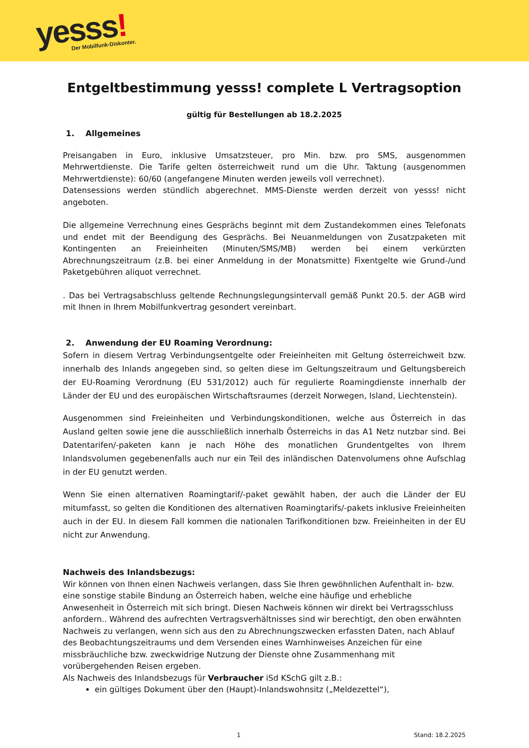yesss! Der Mobilfunk-Diskonter.
Entgeltbestimmung yesss! complete L Vertragsoption
gültig für Bestellungen ab 18.2.2025
1. Allgemeines
Preisangaben in Euro, inklusive Umsatzsteuer, pro Min. bzw. pro SMS, ausgenommen Mehrwertdienste. Die Tarife gelten österreichweit rund um die Uhr. Taktung (ausgenommen Mehrwertdienste): 60/60 (angefangene Minuten werden jeweils voll verrechnet).
Datensessions werden stündlich abgerechnet. MMS-Dienste werden derzeit von yesss! nicht angeboten.
Die allgemeine Verrechnung eines Gesprächs beginnt mit dem Zustandekommen eines Telefonats und endet mit der Beendigung des Gesprächs. Bei Neuanmeldungen von Zusatzpaketen mit Kontingenten an Freieinheiten (Minuten/SMS/MB) werden bei einem verkürzten Abrechnungszeitraum (z.B. bei einer Anmeldung in der Monatsmitte) Fixentgelte wie Grund-/und Paketgebühren aliquot verrechnet.
. Das bei Vertragsabschluss geltende Rechnungslegungsintervall gemäß Punkt 20.5. der AGB wird mit Ihnen in Ihrem Mobilfunkvertrag gesondert vereinbart.
2. Anwendung der EU Roaming Verordnung:
Sofern in diesem Vertrag Verbindungsentgelte oder Freieinheiten mit Geltung österreichweit bzw. innerhalb des Inlands angegeben sind, so gelten diese im Geltungszeitraum und Geltungsbereich der EU-Roaming Verordnung (EU 531/2012) auch für regulierte Roamingdienste innerhalb der Länder der EU und des europäischen Wirtschaftsraumes (derzeit Norwegen, Island, Liechtenstein).
Ausgenommen sind Freieinheiten und Verbindungskonditionen, welche aus Österreich in das Ausland gelten sowie jene die ausschließlich innerhalb Österreichs in das A1 Netz nutzbar sind. Bei Datentarifen/-paketen kann je nach Höhe des monatlichen Grundentgeltes von Ihrem Inlandsvolumen gegebenenfalls auch nur ein Teil des inländischen Datenvolumens ohne Aufschlag in der EU genutzt werden.
Wenn Sie einen alternativen Roamingtarif/-paket gewählt haben, der auch die Länder der EU mitumfasst, so gelten die Konditionen des alternativen Roamingtarifs/-pakets inklusive Freieinheiten auch in der EU. In diesem Fall kommen die nationalen Tarifkonditionen bzw. Freieinheiten in der EU nicht zur Anwendung.
Nachweis des Inlandsbezugs:
Wir können von Ihnen einen Nachweis verlangen, dass Sie Ihren gewöhnlichen Aufenthalt in- bzw. eine sonstige stabile Bindung an Österreich haben, welche eine häufige und erhebliche Anwesenheit in Österreich mit sich bringt. Diesen Nachweis können wir direkt bei Vertragsschluss anfordern.. Während des aufrechten Vertragsverhältnisses sind wir berechtigt, den oben erwähnten Nachweis zu verlangen, wenn sich aus den zu Abrechnungszwecken erfassten Daten, nach Ablauf des Beobachtungszeitraums und dem Versenden eines Warnhinweises Anzeichen für eine missbräuchliche bzw. zweckwidrige Nutzung der Dienste ohne Zusammenhang mit vorübergehenden Reisen ergeben.
Als Nachweis des Inlandsbezugs für Verbraucher iSd KSchG gilt z.B.:
ein gültiges Dokument über den (Haupt)-Inlandswohnsitz („Meldezettel“),
1 Stand: 18.2.2025